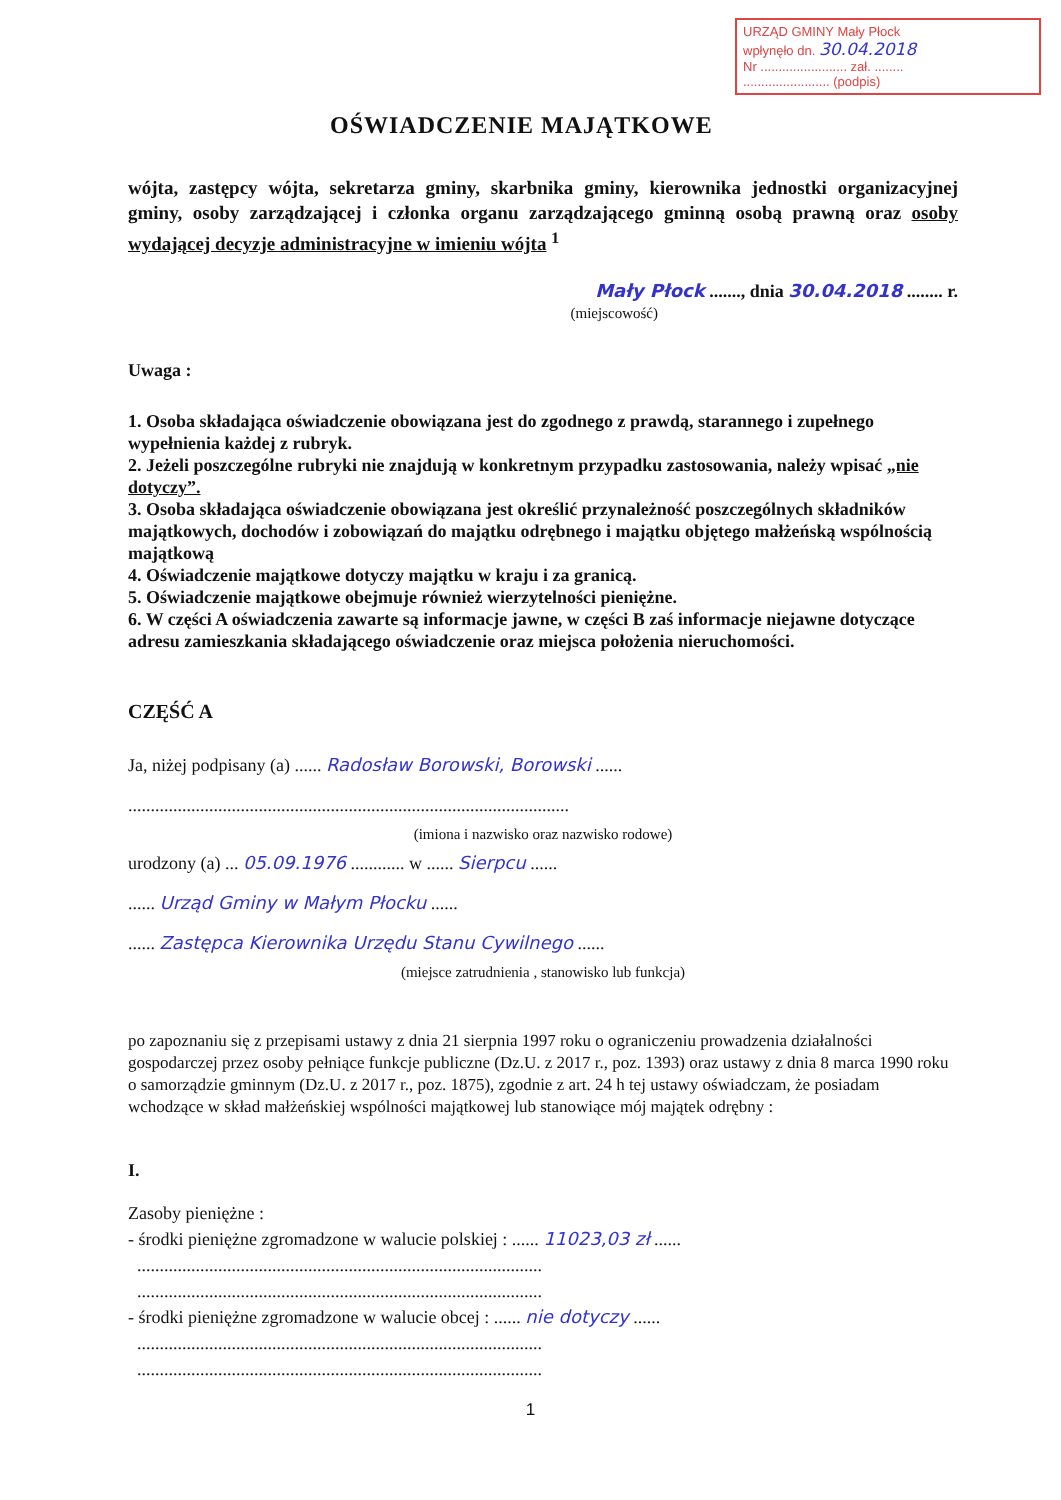URZĄD GMINY Mały Płock
wpłynęło dn. 30.04.2018
Nr ........................ zał. ........
........................ (podpis)
OŚWIADCZENIE MAJĄTKOWE
wójta, zastępcy wójta, sekretarza gminy, skarbnika gminy, kierownika jednostki organizacyjnej gminy, osoby zarządzającej i członka organu zarządzającego gminną osobą prawną oraz osoby wydającej decyzje administracyjne w imieniu wójta <sup>1</sup>
Mały Płock ......., dnia 30.04.2018 ........ r.
(miejscowość)
Uwaga :
1. Osoba składająca oświadczenie obowiązana jest do zgodnego z prawdą, starannego i zupełnego wypełnienia każdej z rubryk.
2. Jeżeli poszczególne rubryki nie znajdują w konkretnym przypadku zastosowania, należy wpisać „nie dotyczy”.
3. Osoba składająca oświadczenie obowiązana jest określić przynależność poszczególnych składników majątkowych, dochodów i zobowiązań do majątku odrębnego i majątku objętego małżeńską wspólnością majątkową
4. Oświadczenie majątkowe dotyczy majątku w kraju i za granicą.
5. Oświadczenie majątkowe obejmuje również wierzytelności pieniężne.
6. W części A oświadczenia zawarte są informacje jawne, w części B zaś informacje niejawne dotyczące adresu zamieszkania składającego oświadczenie oraz miejsca położenia nieruchomości.
CZĘŚĆ A
Ja, niżej podpisany (a) ...... Radosław Borowski, Borowski ......
..................................................................................................
(imiona i nazwisko oraz nazwisko rodowe)
urodzony (a) ... 05.09.1976 ............ w ...... Sierpcu ......
...... Urząd Gminy w Małym Płocku ......
...... Zastępca Kierownika Urzędu Stanu Cywilnego ......
(miejsce zatrudnienia , stanowisko lub funkcja)
po zapoznaniu się z przepisami ustawy z dnia 21 sierpnia 1997 roku o ograniczeniu prowadzenia działalności gospodarczej przez osoby pełniące funkcje publiczne (Dz.U. z 2017 r., poz. 1393) oraz ustawy z dnia 8 marca 1990 roku o samorządzie gminnym (Dz.U. z 2017 r., poz. 1875), zgodnie z art. 24 h tej ustawy oświadczam, że posiadam wchodzące w skład małżeńskiej wspólności majątkowej lub stanowiące mój majątek odrębny :
I.
Zasoby pieniężne :
- środki pieniężne zgromadzone w walucie polskiej : ...... 11023,03 zł ......
..........................................................................................
..........................................................................................
- środki pieniężne zgromadzone w walucie obcej : ...... nie dotyczy ......
..........................................................................................
..........................................................................................
1